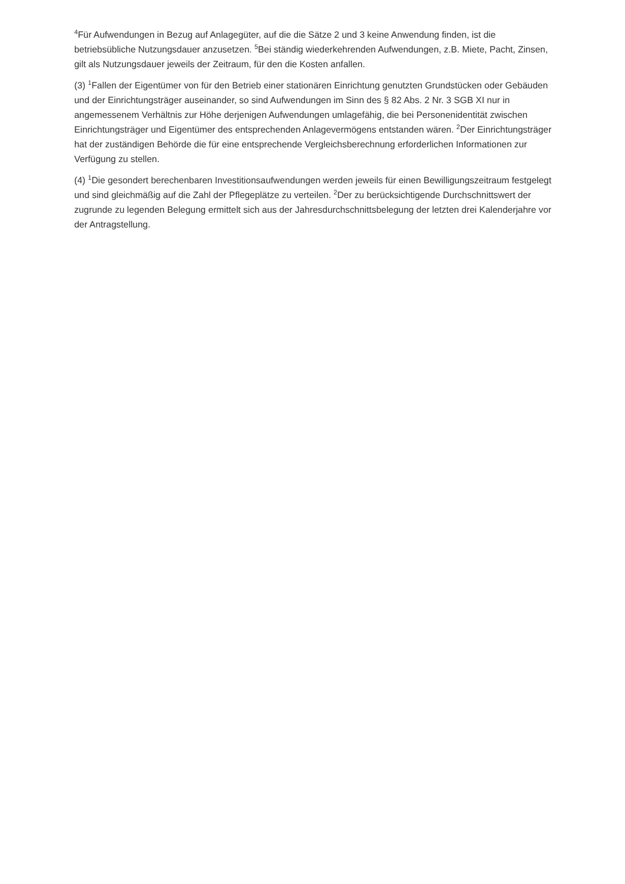<sup>4</sup> Für Aufwendungen in Bezug auf Anlagegüter, auf die die Sätze 2 und 3 keine Anwendung finden, ist die betriebsübliche Nutzungsdauer anzusetzen. <sup>5</sup>Bei ständig wiederkehrenden Aufwendungen, z.B. Miete, Pacht, Zinsen, gilt als Nutzungsdauer jeweils der Zeitraum, für den die Kosten anfallen.
(3) <sup>1</sup>Fallen der Eigentümer von für den Betrieb einer stationären Einrichtung genutzten Grundstücken oder Gebäuden und der Einrichtungsträger auseinander, so sind Aufwendungen im Sinn des § 82 Abs. 2 Nr. 3 SGB XI nur in angemessenem Verhältnis zur Höhe derjenigen Aufwendungen umlagefähig, die bei Personenidentität zwischen Einrichtungsträger und Eigentümer des entsprechenden Anlagevermögens entstanden wären. <sup>2</sup>Der Einrichtungsträger hat der zuständigen Behörde die für eine entsprechende Vergleichsberechnung erforderlichen Informationen zur Verfügung zu stellen.
(4) <sup>1</sup>Die gesondert berechenbaren Investitionsaufwendungen werden jeweils für einen Bewilligungszeitraum festgelegt und sind gleichmäßig auf die Zahl der Pflegeplätze zu verteilen. <sup>2</sup>Der zu berücksichtigende Durchschnittswert der zugrunde zu legenden Belegung ermittelt sich aus der Jahresdurchschnittsbelegung der letzten drei Kalenderjahre vor der Antragstellung.